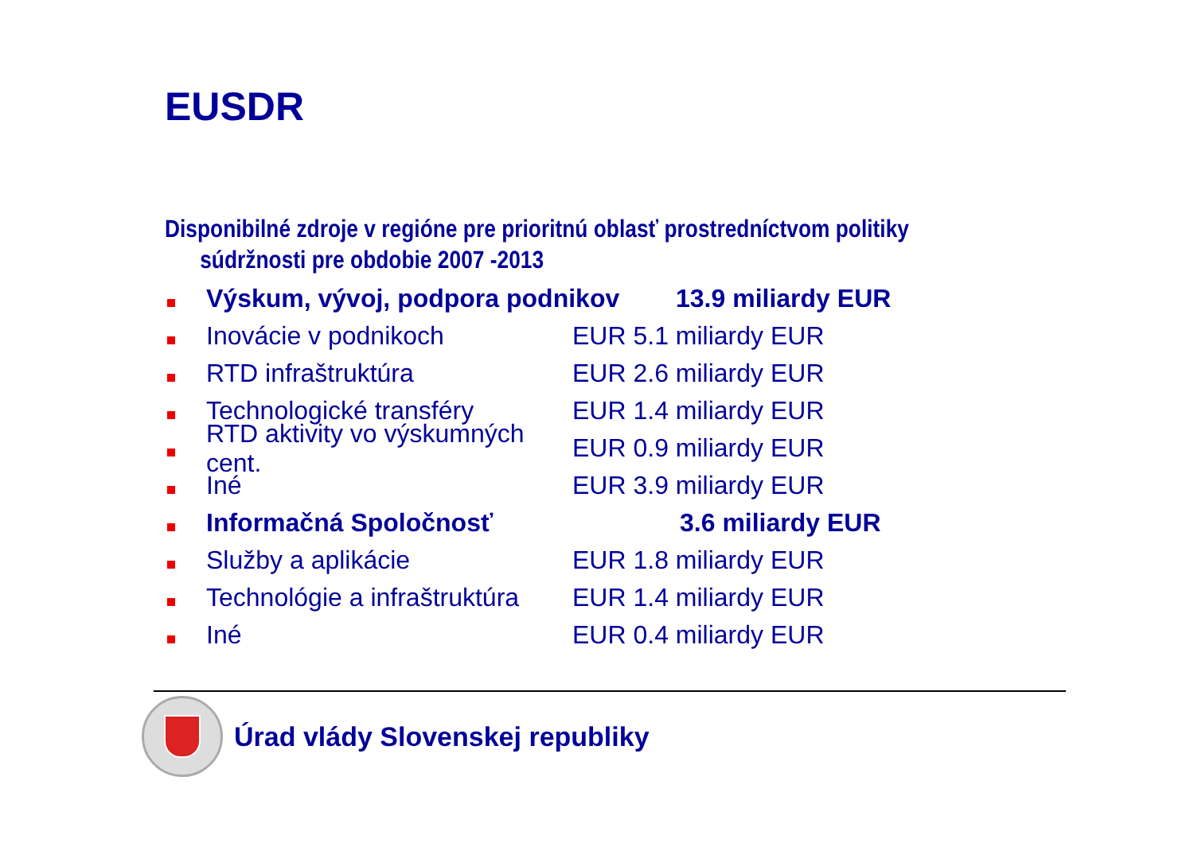EUSDR
Disponibilné zdroje v regióne pre prioritnú oblasť prostredníctvom politiky
súdržnosti pre obdobie 2007 -2013
Výskum, vývoj, podpora podnikov
13.9 miliardy EUR
Inovácie v podnikoch EUR 5.1 miliardy EUR
RTD infraštruktúra EUR 2.6 miliardy EUR
Technologické transféry EUR 1.4 miliardy EUR
RTD aktivity vo výskumných cent.
EUR 0.9 miliardy EUR
Iné EUR 3.9 miliardy EUR
Informačná Spoločnosť 3.6 miliardy EUR
Služby a aplikácie EUR 1.8 miliardy EUR
Technológie a infraštruktúra
EUR 1.4 miliardy EUR
Iné EUR 0.4 miliardy EUR
Úrad vlády Slovenskej republiky